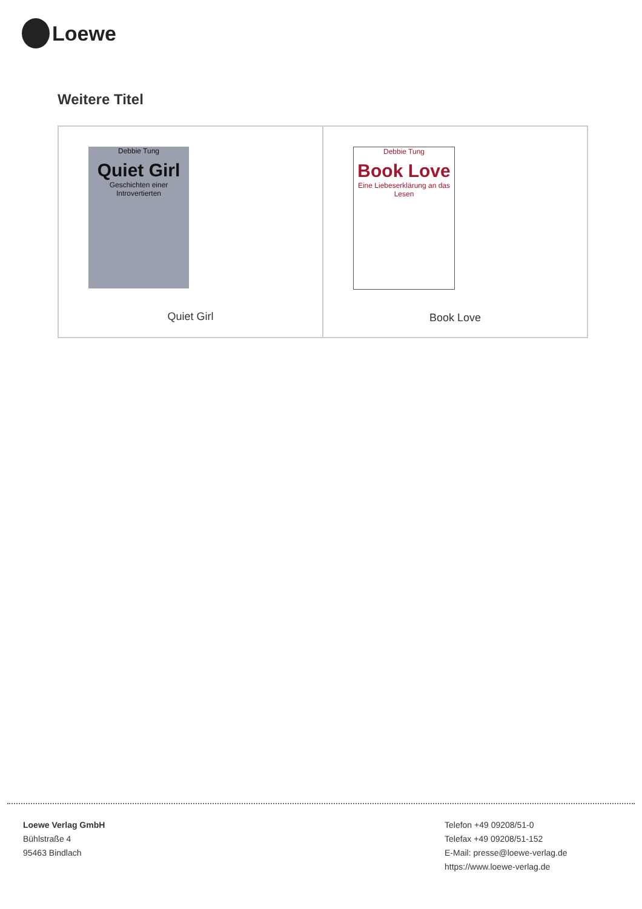Loewe
Weitere Titel
| Debbie Tung Quiet Girl Geschichten einer Introvertierten Quiet Girl | Debbie Tung Book Love Eine Liebeserklärung an das Lesen Book Love |
Loewe Verlag GmbH
Bühlstraße 4
95463 Bindlach
Telefon +49 09208/51-0
Telefax +49 09208/51-152
E-Mail: presse@loewe-verlag.de
https://www.loewe-verlag.de